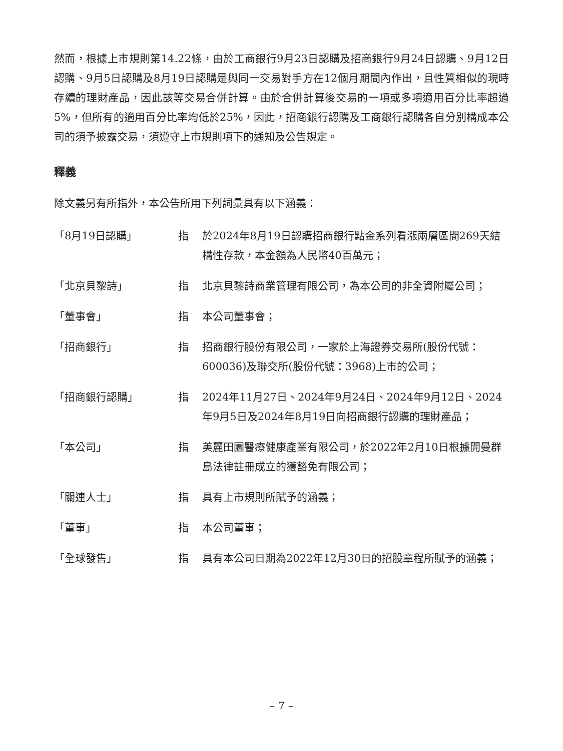然而，根據上市規則第14.22條，由於工商銀行9月23日認購及招商銀行9月24日認購、9月12日認購、9月5日認購及8月19日認購是與同一交易對手方在12個月期間內作出，且性質相似的現時存續的理財產品，因此該等交易合併計算。由於合併計算後交易的一項或多項適用百分比率超過5%，但所有的適用百分比率均低於25%，因此，招商銀行認購及工商銀行認購各自分別構成本公司的須予披露交易，須遵守上市規則項下的通知及公告規定。
釋義
除文義另有所指外，本公告所用下列詞彙具有以下涵義：
| 「8月19日認購」 | 指 | 於2024年8月19日認購招商銀行點金系列看漲兩層區間269天結構性存款，本金額為人民幣40百萬元； |
| 「北京貝黎詩」 | 指 | 北京貝黎詩商業管理有限公司，為本公司的非全資附屬公司； |
| 「董事會」 | 指 | 本公司董事會； |
| 「招商銀行」 | 指 | 招商銀行股份有限公司，一家於上海證券交易所(股份代號：600036)及聯交所(股份代號：3968)上市的公司； |
| 「招商銀行認購」 | 指 | 2024年11月27日、2024年9月24日、2024年9月12日、2024年9月5日及2024年8月19日向招商銀行認購的理財產品； |
| 「本公司」 | 指 | 美麗田園醫療健康產業有限公司，於2022年2月10日根據開曼群島法律註冊成立的獲豁免有限公司； |
| 「關連人士」 | 指 | 具有上市規則所賦予的涵義； |
| 「董事」 | 指 | 本公司董事； |
| 「全球發售」 | 指 | 具有本公司日期為2022年12月30日的招股章程所賦予的涵義； |
– 7 –